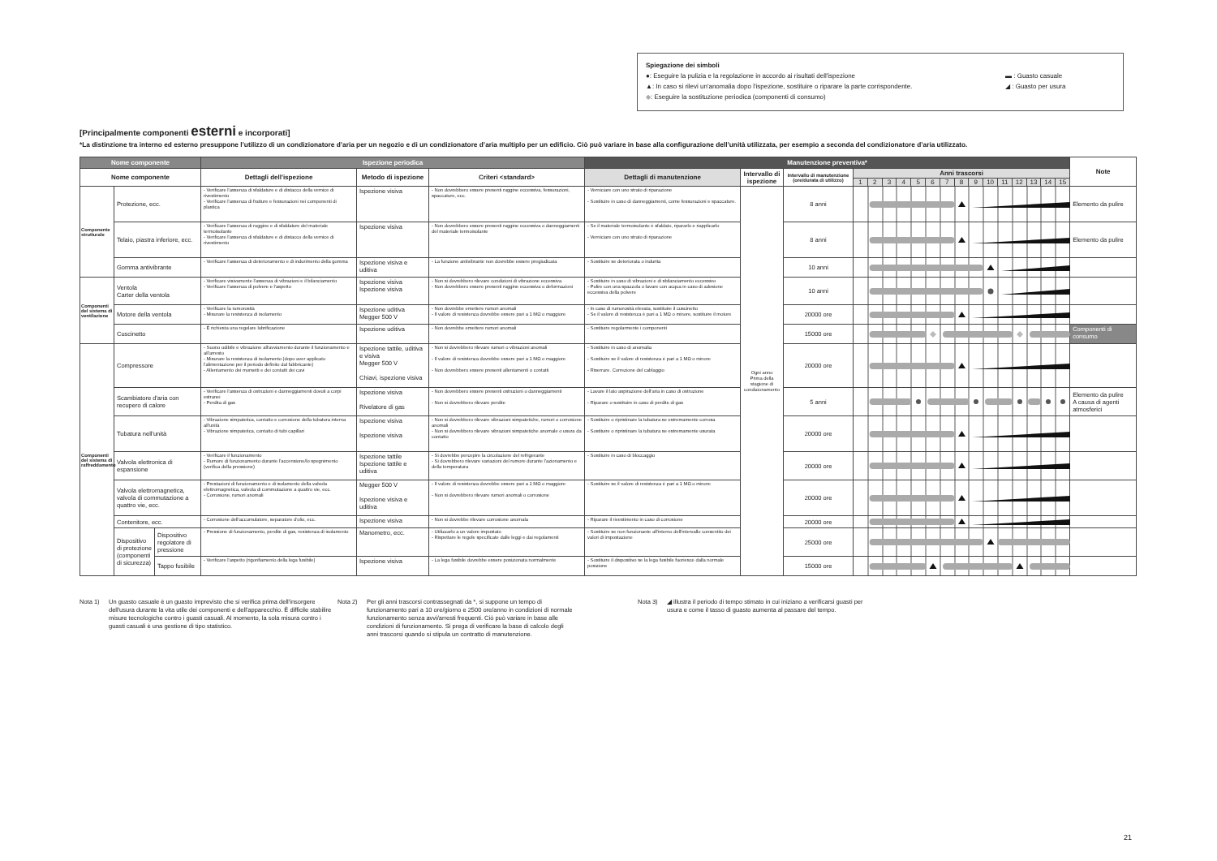Spiegazione dei simboli
●: Eseguire la pulizia e la regolazione in accordo ai risultati dell'ispezione ▬ : Guasto casuale
▲: In caso si rilevi un'anomalia dopo l'ispezione, sostituire o riparare la parte corrispondente. ◢ : Guasto per usura
◆: Eseguire la sostituzione periodica (componenti di consumo)
[Principalmente componenti esterni e incorporati]
*La distinzione tra interno ed esterno presuppone l’utilizzo di un condizionatore d’aria per un negozio e di un condizionatore d’aria multiplo per un edificio. Ciò può variare in base alla configurazione dell’unità utilizzata, per esempio a seconda del condizionatore d’aria utilizzato.
| Nome componente | | | Ispezione periodica | | | Manutenzione preventiva* | | | | | | | | | | | | | | | | | | Note |
| --- | --- | --- | --- | --- | --- | --- | --- | --- | --- | --- | --- | --- | --- | --- | --- | --- | --- | --- | --- | --- | --- | --- | --- | --- |
| Nome componente | | | Dettagli dell'ispezione | Metodo di ispezione | Criteri <standard> | Dettagli di manutenzione | Intervallo di ispezione | Intervallo di manutenzione (ore/durata di utilizzo) | Anni trascorsi | | | | | | | | | | | | | | | |
| | | | | | | | | | 1 | 2 | 3 | 4 | 5 | 6 | 7 | 8 | 9 | 10 | 11 | 12 | 13 | 14 | 15 | |
| Componente strutturale | Protezione, ecc. | | - Verificare l'assenza di sfaldature e di distacco della vernice di rivestimento - Verificare l'assenza di fratture e fessurazioni nei componenti di plastica | Ispezione visiva | - Non dovrebbero essere presenti ruggine eccessiva, fessurazioni, spaccature, ecc. | - Verniciare con uno strato di riparazione - Sostituire in caso di danneggiamenti, come fessurazioni e spaccature. | Ogni anno Prima della stagione di condizionamento | 8 anni | | | | | | | | | | | | | | | | Elemento da pulire |
| | Telaio, piastra inferiore, ecc. | | - Verificare l'assenza di ruggine e di sfaldature del materiale termoisolante - Verificare l'assenza di sfaldature e di distacco della vernice di rivestimento | Ispezione visiva | - Non dovrebbero essere presenti ruggine eccessiva o danneggiamenti del materiale termoisolante | - Se il materiale termoisolante è sfaldato, ripararlo e riapplicarlo - Verniciare con uno strato di riparazione | | 8 anni | | | | | | | | | | | | | | | | Elemento da pulire |
| | Gomma antivibrante | | - Verificare l'assenza di deterioramento e di indurimento della gomma | Ispezione visiva e uditiva | - La funzione antivibrante non dovrebbe essere pregiudicata | - Sostituire se deteriorata o indurita | | 10 anni | | | | | | | | | | | | | | | | |
| Componenti del sistema di ventilazione | Ventola Carter della ventola | | - Verificare visivamente l'assenza di vibrazioni e il bilanciamento - Verificare l'assenza di polvere e l'aspetto | Ispezione visiva Ispezione visiva | - Non si dovrebbero rilevare condizioni di vibrazione eccessiva - Non dovrebbero essere presenti ruggine eccessiva o deformazioni | - Sostituire in caso di vibrazioni e di sbilanciamento eccessivo - Pulire con una spazzola o lavare con acqua in caso di adesione eccessiva della polvere | | 10 anni | | | | | | | | | | | | | | | | |
| | Motore della ventola | | - Verificare la rumorosità - Misurare la resistenza di isolamento | Ispezione uditiva Megger 500 V | - Non dovrebbe emettere rumori anomali - Il valore di resistenza dovrebbe essere pari a 1 MΩ o maggiore | - In caso di rumorosità elevata, sostituire il cuscinetto - Se il valore di resistenza è pari a 1 MΩ o minore, sostituire il motore | | 20000 ore | | | | | | | | | | | | | | | | |
| | Cuscinetto | | - È richiesta una regolare lubrificazione | Ispezione uditiva | - Non dovrebbe emettere rumori anomali | - Sostituire regolarmente i componenti | | 15000 ore | | | | | | | | | | | | | | | | Componenti di consumo |
| Componenti del sistema di raffreddamento | Compressore | | - Suono udibile e vibrazione all'avviamento durante il funzionamento e all'arresto - Misurare la resistenza di isolamento (dopo aver applicato l'alimentazione per il periodo definito dal fabbricante) - Allentamento dei morsetti e dei contatti dei cavi | Ispezione tattile, uditiva e visiva Megger 500 V Chiavi, ispezione visiva | - Non si dovrebbero rilevare rumori o vibrazioni anomali - Il valore di resistenza dovrebbe essere pari a 1 MΩ o maggiore - Non dovrebbero essere presenti allentamenti o contatti | - Sostituire in caso di anomalia - Sostituire se il valore di resistenza è pari a 1 MΩ o minore - Riserrare. Correzione del cablaggio | | 20000 ore | | | | | | | | | | | | | | | | |
| | Scambiatore d'aria con recupero di calore | | - Verificare l'assenza di ostruzioni e danneggiamenti dovuti a corpi estranei - Perdita di gas | Ispezione visiva Rivelatore di gas | - Non dovrebbero essere presenti ostruzioni o danneggiamenti - Non si dovrebbero rilevare perdite | - Lavare il lato aspirazione dell'aria in caso di ostruzione - Riparare o sostituire in caso di perdite di gas | | 5 anni | | | | | | | | | | | | | | | | Elemento da pulire A causa di agenti atmosferici |
| | Tubatura nell'unità | | - Vibrazione simpatetica, contatto e corrosione della tubatura interna all'unità - Vibrazione simpatetica, contatto di tubi capillari | Ispezione visiva Ispezione visiva | - Non si dovrebbero rilevare vibrazioni simpatetiche, rumori o corrosione anomali - Non si dovrebbero rilevare vibrazioni simpatetiche anomale o usura da contatto | - Sostituire o ripristinare la tubatura se estremamente corrosa - Sostituire o ripristinare la tubatura se estremamente usurata | | 20000 ore | | | | | | | | | | | | | | | | |
| | Valvola elettronica di espansione | | - Verificare il funzionamento - Rumore di funzionamento durante l'accensione/lo spegnimento (verifica della pressione) | Ispezione tattile Ispezione tattile e uditiva | - Si dovrebbe percepire la circolazione del refrigerante - Si dovrebbero rilevare variazioni del rumore durante l'azionamento e della temperatura | - Sostituire in caso di bloccaggio | | 20000 ore | | | | | | | | | | | | | | | | |
| | Valvola elettromagnetica, valvola di commutazione a quattro vie, ecc. | | - Prestazioni di funzionamento e di isolamento della valvola elettromagnetica, valvola di commutazione a quattro vie, ecc. - Corrosione, rumori anomali | Megger 500 V Ispezione visiva e uditiva | - Il valore di resistenza dovrebbe essere pari a 1 MΩ o maggiore - Non si dovrebbero rilevare rumori anomali o corrosione | - Sostituire se il valore di resistenza è pari a 1 MΩ o minore | | 20000 ore | | | | | | | | | | | | | | | | |
| | Contenitore, ecc. | | - Corrosione dell'accumulatore, separatore d'olio, ecc. | Ispezione visiva | - Non si dovrebbe rilevare corrosione anomala | - Riparare il rivestimento in caso di corrosione | | 20000 ore | | | | | | | | | | | | | | | | |
| | Dispositivo di protezione (componenti di sicurezza) | Dispositivo regolatore di pressione | - Pressione di funzionamento, perdite di gas, resistenza di isolamento | Manometro, ecc. | - Utilizzarlo a un valore impostato - Rispettare le regole specificate dalle leggi e dai regolamenti | - Sostituire se non funzionante all'interno dell'intervallo consentito dei valori di impostazione | | 25000 ore | | | | | | | | | | | | | | | | |
| | | Tappo fusibile | - Verificare l'aspetto (rigonfiamento della lega fusibile) | Ispezione visiva | - La lega fusibile dovrebbe essere posizionata normalmente | - Sostituire il dispositivo se la lega fusibile fuoriesce dalla normale posizione | | 15000 ore | | | | | | | | | | | | | | | | |
Nota 1) Un guasto casuale è un guasto imprevisto che si verifica prima dell'insorgere dell'usura durante la vita utile dei componenti e dell'apparecchio. È difficile stabilire misure tecnologiche contro i guasti casuali. Al momento, la sola misura contro i guasti casuali è una gestione di tipo statistico.
Nota 2) Per gli anni trascorsi contrassegnati da *, si suppone un tempo di funzionamento pari a 10 ore/giorno e 2500 ore/anno in condizioni di normale funzionamento senza avvi/arresti frequenti. Ciò può variare in base alle condizioni di funzionamento. Si prega di verificare la base di calcolo degli anni trascorsi quando si stipula un contratto di manutenzione.
Nota 3) ◢ illustra il periodo di tempo stimato in cui iniziano a verificarsi guasti per usura e come il tasso di guasto aumenta al passare del tempo.
21